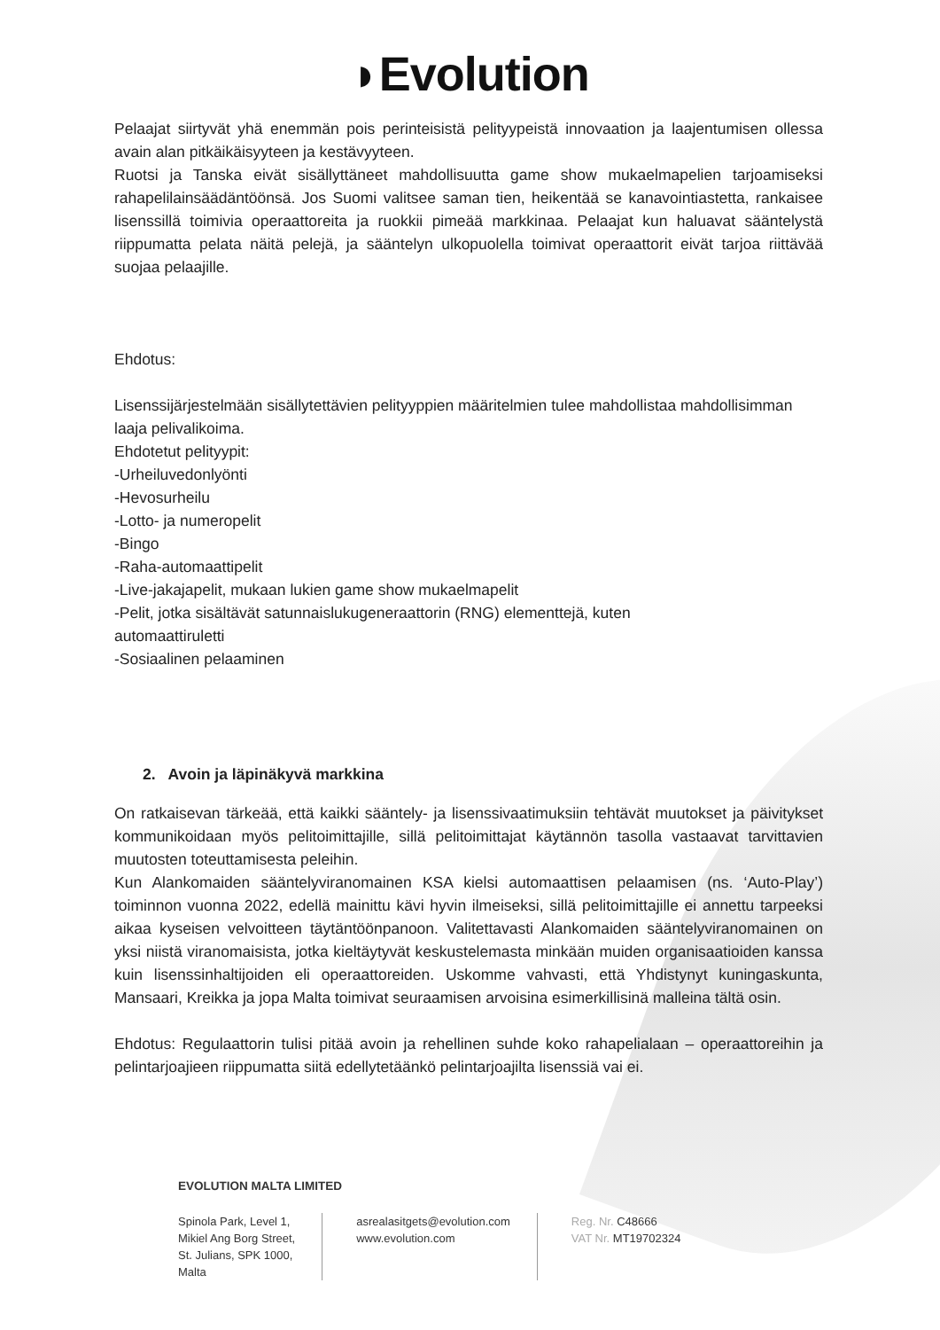◗Evolution
Pelaajat siirtyvät yhä enemmän pois perinteisistä pelityypeistä innovaation ja laajentumisen ollessa avain alan pitkäikäisyyteen ja kestävyyteen.
Ruotsi ja Tanska eivät sisällyttäneet mahdollisuutta game show mukaelmapelien tarjoamiseksi rahapelilainsäädäntöönsä. Jos Suomi valitsee saman tien, heikentää se kanavointiastetta, rankaisee lisenssillä toimivia operaattoreita ja ruokkii pimeää markkinaa. Pelaajat kun haluavat sääntelystä riippumatta pelata näitä pelejä, ja sääntelyn ulkopuolella toimivat operaattorit eivät tarjoa riittävää suojaa pelaajille.
Ehdotus:
Lisenssijärjestelmään sisällytettävien pelityyppien määritelmien tulee mahdollistaa mahdollisimman laaja pelivalikoima.
Ehdotetut pelityypit:
-Urheiluvedonlyönti
-Hevosurheilu
-Lotto- ja numeropelit
-Bingo
-Raha-automaattipelit
-Live-jakajapelit, mukaan lukien game show mukaelmapelit
-Pelit, jotka sisältävät satunnaislukugeneraattorin (RNG) elementtejä, kuten
automaattiruletti
-Sosiaalinen pelaaminen
2. Avoin ja läpinäkyvä markkina
On ratkaisevan tärkeää, että kaikki sääntely- ja lisenssivaatimuksiin tehtävät muutokset ja päivitykset kommunikoidaan myös pelitoimittajille, sillä pelitoimittajat käytännön tasolla vastaavat tarvittavien muutosten toteuttamisesta peleihin.
Kun Alankomaiden sääntelyviranomainen KSA kielsi automaattisen pelaamisen (ns. ‘Auto-Play’) toiminnon vuonna 2022, edellä mainittu kävi hyvin ilmeiseksi, sillä pelitoimittajille ei annettu tarpeeksi aikaa kyseisen velvoitteen täytäntöönpanoon. Valitettavasti Alankomaiden sääntelyviranomainen on yksi niistä viranomaisista, jotka kieltäytyvät keskustelemasta minkään muiden organisaatioiden kanssa kuin lisenssinhaltijoiden eli operaattoreiden. Uskomme vahvasti, että Yhdistynyt kuningaskunta, Mansaari, Kreikka ja jopa Malta toimivat seuraamisen arvoisina esimerkillisinä malleina tältä osin.
Ehdotus: Regulaattorin tulisi pitää avoin ja rehellinen suhde koko rahapelialaan – operaattoreihin ja pelintarjoajieen riippumatta siitä edellytetäänkö pelintarjoajilta lisenssiä vai ei.
EVOLUTION MALTA LIMITED
Spinola Park, Level 1,
Mikiel Ang Borg Street,
St. Julians, SPK 1000,
Malta
asrealasitgets@evolution.com
www.evolution.com
Reg. Nr. C48666
VAT Nr. MT19702324